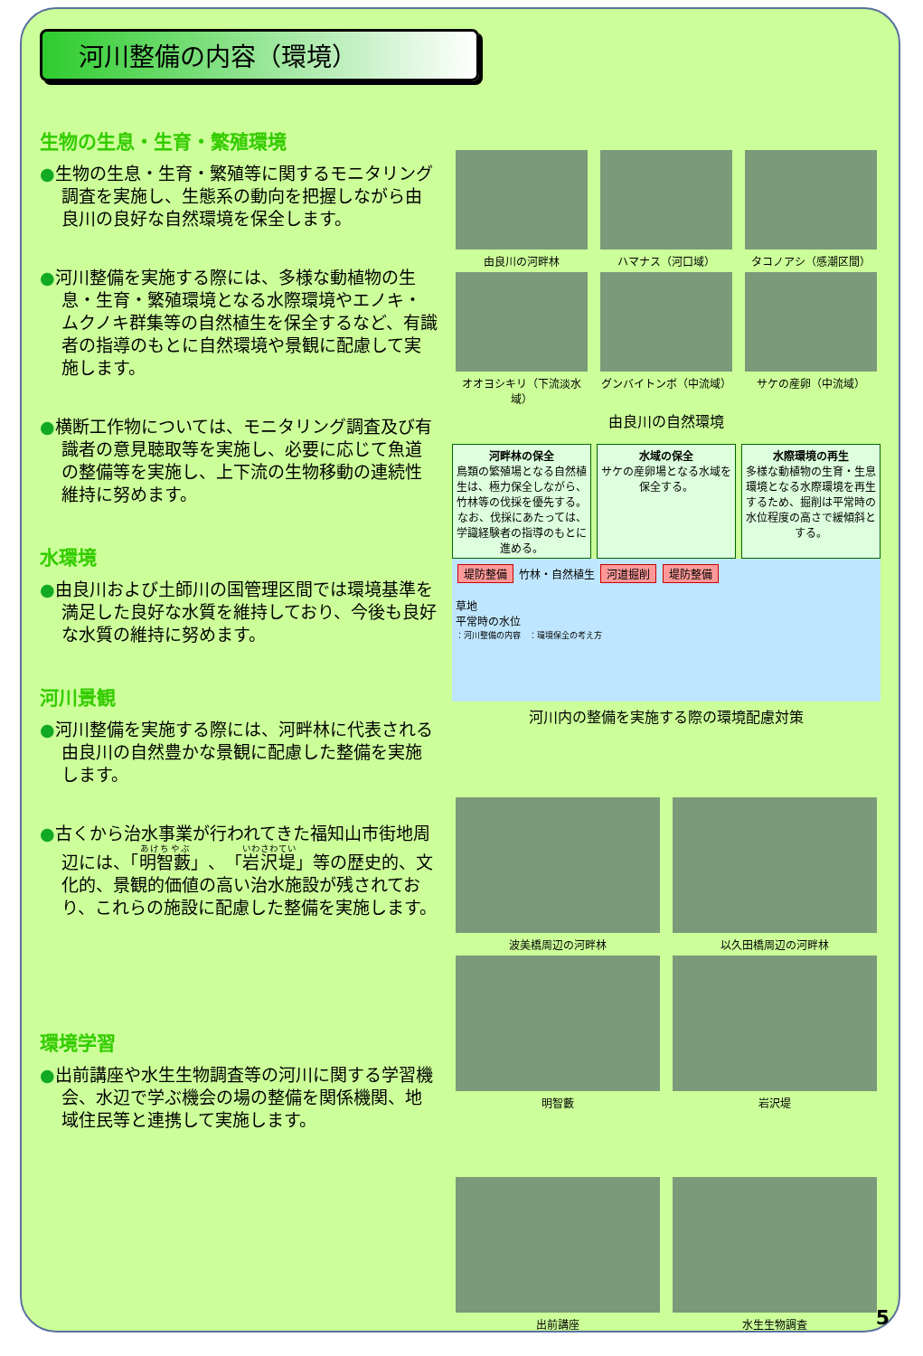河川整備の内容（環境）
生物の生息・生育・繁殖環境
●生物の生息・生育・繁殖等に関するモニタリング調査を実施し、生態系の動向を把握しながら由良川の良好な自然環境を保全します。
●河川整備を実施する際には、多様な動植物の生息・生育・繁殖環境となる水際環境やエノキ・ムクノキ群集等の自然植生を保全するなど、有識者の指導のもとに自然環境や景観に配慮して実施します。
●横断工作物については、モニタリング調査及び有識者の意見聴取等を実施し、必要に応じて魚道の整備等を実施し、上下流の生物移動の連続性維持に努めます。
水環境
●由良川および土師川の国管理区間では環境基準を満足した良好な水質を維持しており、今後も良好な水質の維持に努めます。
河川景観
●河川整備を実施する際には、河畔林に代表される由良川の自然豊かな景観に配慮した整備を実施します。
●古くから治水事業が行われてきた福知山市街地周辺には、「明智藪」、「岩沢堤」等の歴史的、文化的、景観的価値の高い治水施設が残されており、これらの施設に配慮した整備を実施します。
環境学習
●出前講座や水生生物調査等の河川に関する学習機会、水辺で学ぶ機会の場の整備を関係機関、地域住民等と連携して実施します。
由良川の河畔林 ハマナス（河口域） タコノアシ（感潮区間）
オオヨシキリ（下流淡水域） グンバイトンボ（中流域） サケの産卵（中流域）
由良川の自然環境
河畔林の保全
鳥類の繁殖場となる自然植生は、極力保全しながら、竹林等の伐採を優先する。なお、伐採にあたっては、学識経験者の指導のもとに進める。
水域の保全
サケの産卵場となる水域を保全する。
水際環境の再生
多様な動植物の生育・生息環境となる水際環境を再生するため、掘削は平常時の水位程度の高さで緩傾斜とする。
堤防整備 竹林・自然植生 河道掘削 堤防整備
草地
平常時の水位
：河川整備の内容　：環境保全の考え方
河川内の整備を実施する際の環境配慮対策
波美橋周辺の河畔林 以久田橋周辺の河畔林
明智藪 岩沢堤
出前講座 水生生物調査
5